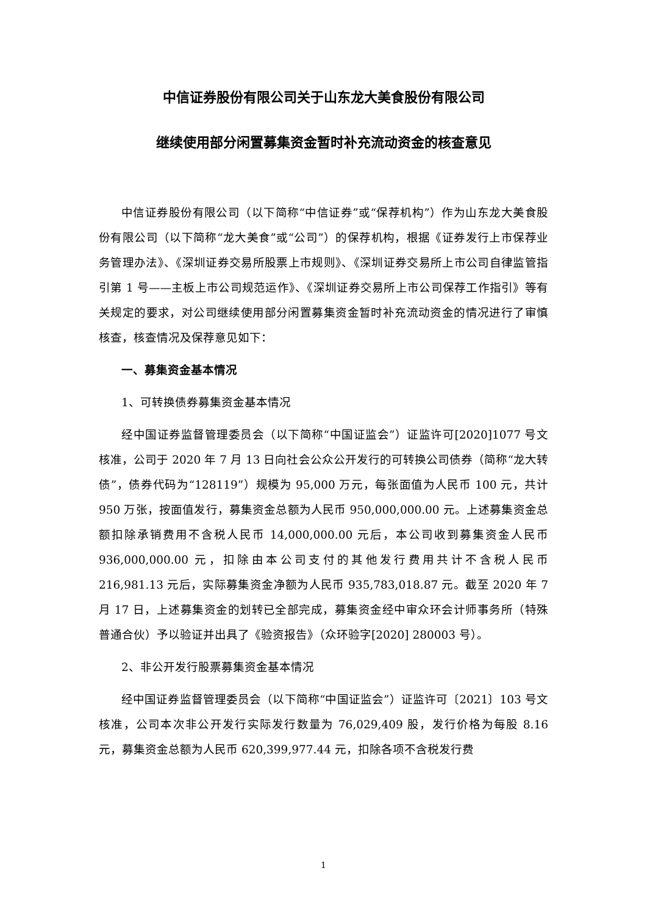中信证券股份有限公司关于山东龙大美食股份有限公司
继续使用部分闲置募集资金暂时补充流动资金的核查意见
中信证券股份有限公司（以下简称“中信证券”或“保荐机构”）作为山东龙大美食股份有限公司（以下简称“龙大美食”或“公司”）的保荐机构，根据《证券发行上市保荐业务管理办法》、《深圳证券交易所股票上市规则》、《深圳证券交易所上市公司自律监管指引第 1 号——主板上市公司规范运作》、《深圳证券交易所上市公司保荐工作指引》等有关规定的要求，对公司继续使用部分闲置募集资金暂时补充流动资金的情况进行了审慎核查，核查情况及保荐意见如下：
一、募集资金基本情况
1、可转换债券募集资金基本情况
经中国证券监督管理委员会（以下简称“中国证监会”）证监许可[2020]1077 号文核准，公司于 2020 年 7 月 13 日向社会公众公开发行的可转换公司债券（简称“龙大转债”，债券代码为“128119”）规模为 95,000 万元，每张面值为人民币 100 元，共计 950 万张，按面值发行，募集资金总额为人民币 950,000,000.00 元。上述募集资金总额扣除承销费用不含税人民币 14,000,000.00 元后，本公司收到募集资金人民币 936,000,000.00 元，扣除由本公司支付的其他发行费用共计不含税人民币 216,981.13 元后，实际募集资金净额为人民币 935,783,018.87 元。截至 2020 年 7 月 17 日，上述募集资金的划转已全部完成，募集资金经中审众环会计师事务所（特殊普通合伙）予以验证并出具了《验资报告》（众环验字[2020] 280003 号）。
2、非公开发行股票募集资金基本情况
经中国证券监督管理委员会（以下简称“中国证监会”）证监许可〔2021〕103 号文核准，公司本次非公开发行实际发行数量为 76,029,409 股，发行价格为每股 8.16 元，募集资金总额为人民币 620,399,977.44 元，扣除各项不含税发行费
1